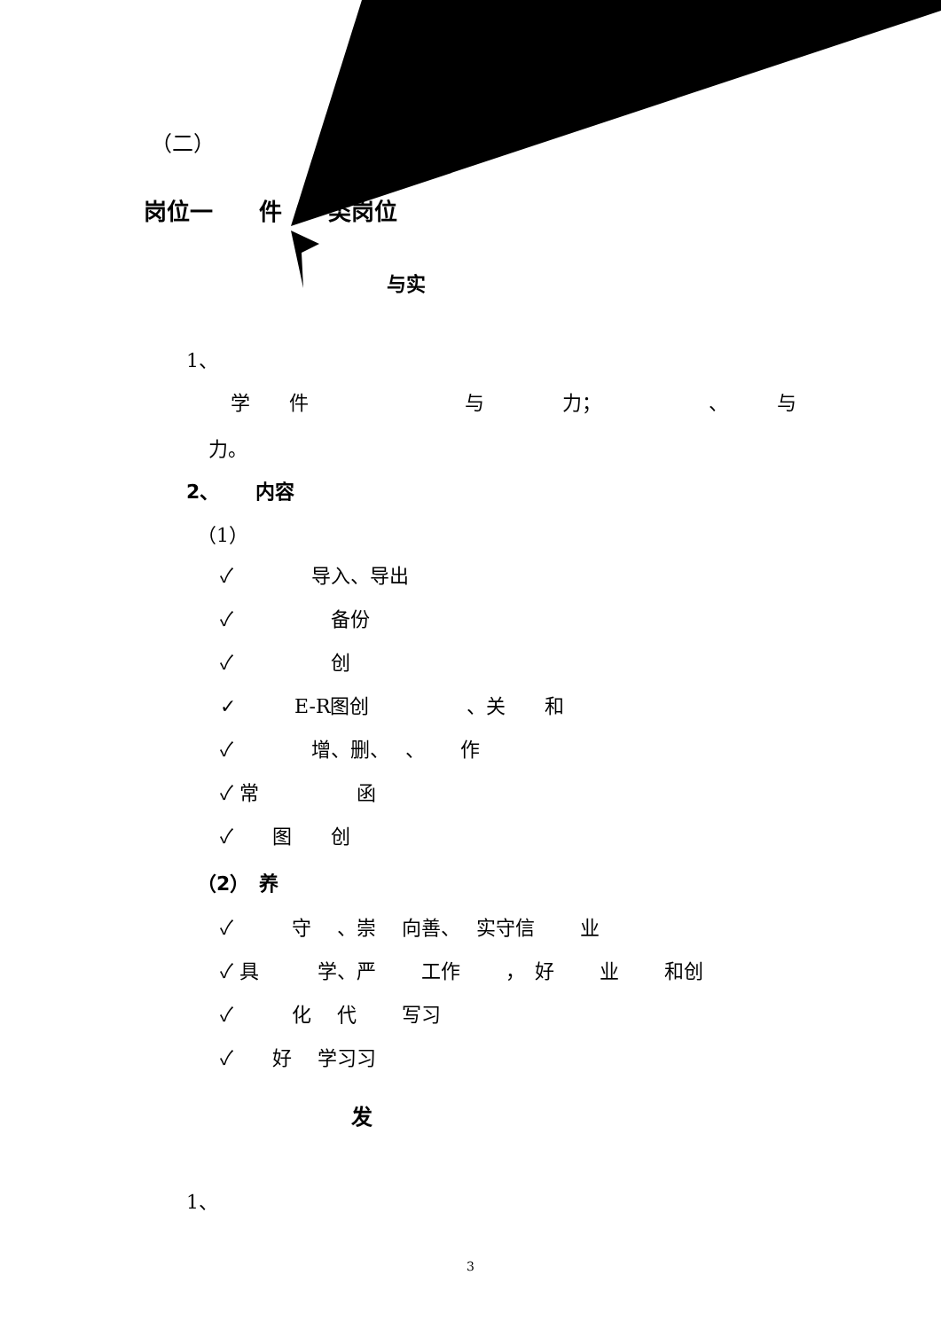（二）
岗位一　　件　　类岗位
与实
1、
学　　件　　　　　　　　与　　　　力；　　　　　　、　　　与
力。
2、　　 内容
（1）
✓　　　　导入、导出
✓　　　　　备份
✓　　　　　创
✓　　　E-R图创　　　　　、关　　和
✓　　　　增、删、　 、　　 作
✓ 常　　　　　函
✓　　图　　创
（2）　养
✓　　　守　 、崇　 向善、　 实守信　　 业
✓ 具　　　学、严　　 工作　　 ，　好　　 业　　 和创
✓　　　化　 代　　 写习
✓　　好　 学习习
发
1、
3